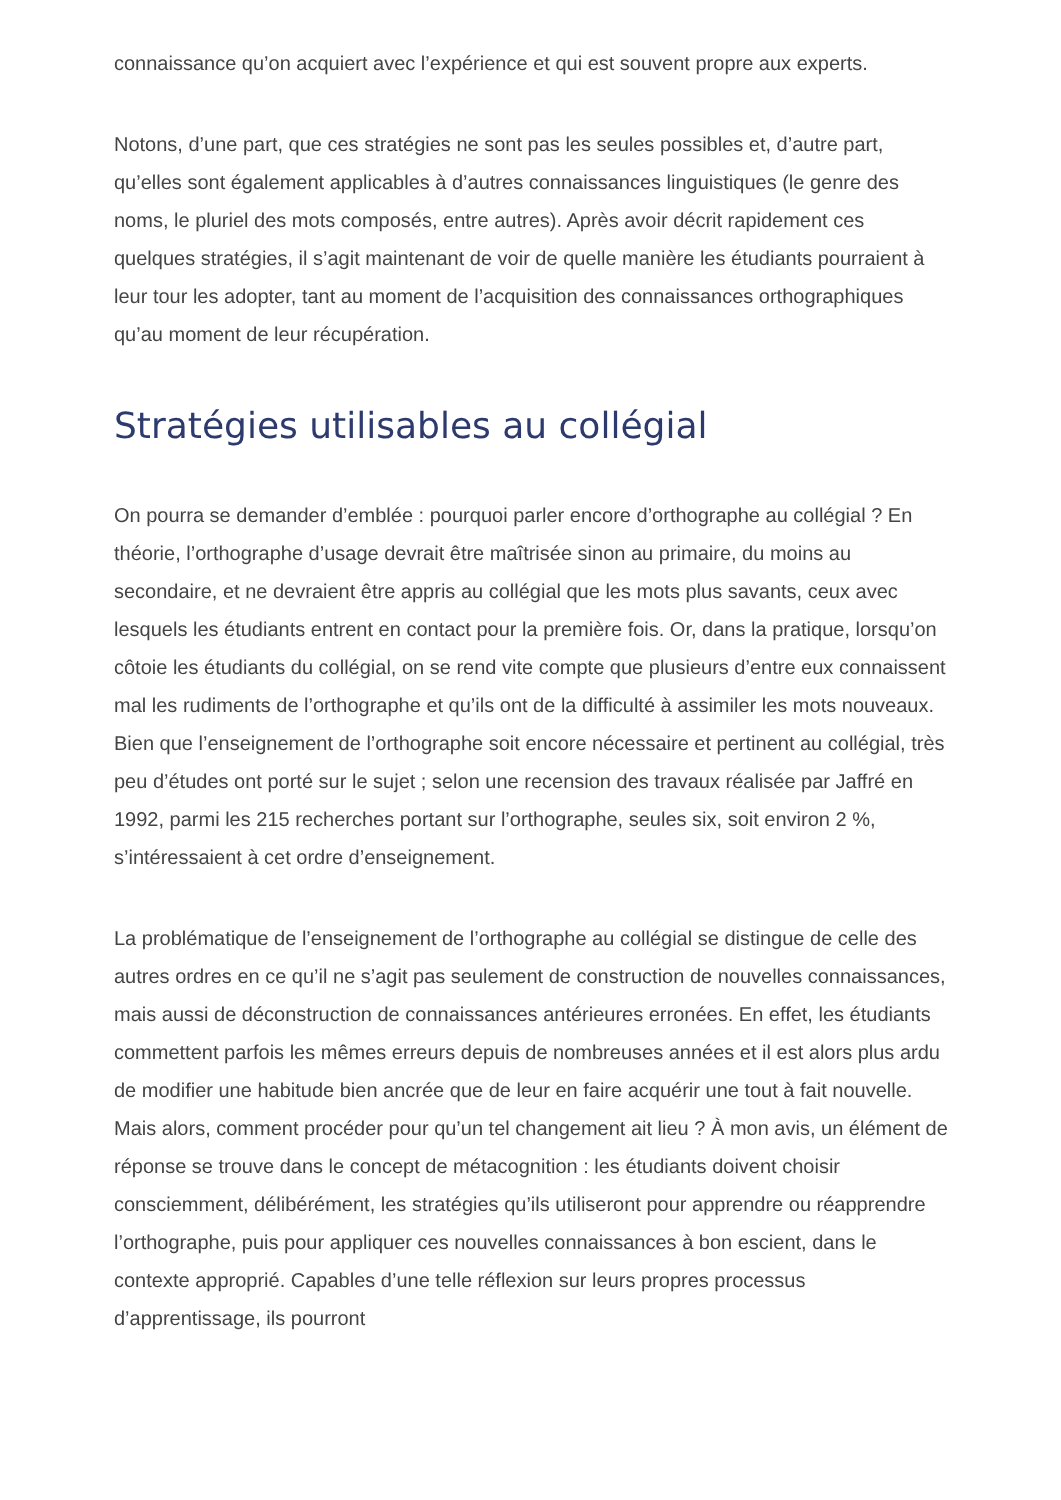connaissance qu’on acquiert avec l’expérience et qui est souvent propre aux experts.
Notons, d’une part, que ces stratégies ne sont pas les seules possibles et, d’autre part, qu’elles sont également applicables à d’autres connaissances linguistiques (le genre des noms, le pluriel des mots composés, entre autres). Après avoir décrit rapidement ces quelques stratégies, il s’agit maintenant de voir de quelle manière les étudiants pourraient à leur tour les adopter, tant au moment de l’acquisition des connaissances orthographiques qu’au moment de leur récupération.
Stratégies utilisables au collégial
On pourra se demander d’emblée : pourquoi parler encore d’orthographe au collégial ? En théorie, l’orthographe d’usage devrait être maîtrisée sinon au primaire, du moins au secondaire, et ne devraient être appris au collégial que les mots plus savants, ceux avec lesquels les étudiants entrent en contact pour la première fois. Or, dans la pratique, lorsqu’on côtoie les étudiants du collégial, on se rend vite compte que plusieurs d’entre eux connaissent mal les rudiments de l’orthographe et qu’ils ont de la difficulté à assimiler les mots nouveaux. Bien que l’enseignement de l’orthographe soit encore nécessaire et pertinent au collégial, très peu d’études ont porté sur le sujet ; selon une recension des travaux réalisée par Jaffré en 1992, parmi les 215 recherches portant sur l’orthographe, seules six, soit environ 2 %, s’intéressaient à cet ordre d’enseignement.
La problématique de l’enseignement de l’orthographe au collégial se distingue de celle des autres ordres en ce qu’il ne s’agit pas seulement de construction de nouvelles connaissances, mais aussi de déconstruction de connaissances antérieures erronées. En effet, les étudiants commettent parfois les mêmes erreurs depuis de nombreuses années et il est alors plus ardu de modifier une habitude bien ancrée que de leur en faire acquérir une tout à fait nouvelle. Mais alors, comment procéder pour qu’un tel changement ait lieu ? À mon avis, un élément de réponse se trouve dans le concept de métacognition : les étudiants doivent choisir consciemment, délibérément, les stratégies qu’ils utiliseront pour apprendre ou réapprendre l’orthographe, puis pour appliquer ces nouvelles connaissances à bon escient, dans le contexte approprié. Capables d’une telle réflexion sur leurs propres processus d’apprentissage, ils pourront